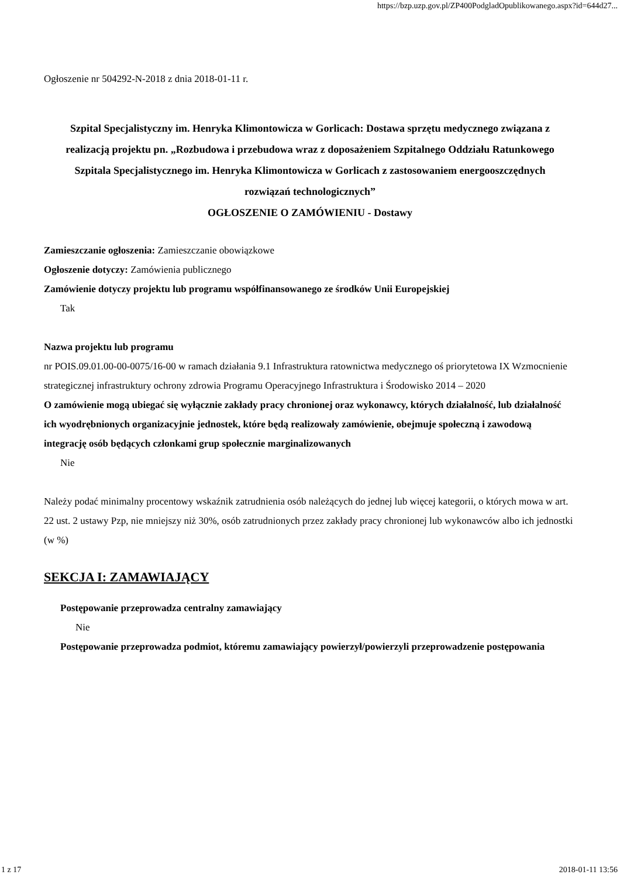https://bzp.uzp.gov.pl/ZP400PodgladOpublikowanego.aspx?id=644d27...
Ogłoszenie nr 504292-N-2018 z dnia 2018-01-11 r.
Szpital Specjalistyczny im. Henryka Klimontowicza w Gorlicach: Dostawa sprzętu medycznego związana z realizacją projektu pn. „Rozbudowa i przebudowa wraz z doposażeniem Szpitalnego Oddziału Ratunkowego Szpitala Specjalistycznego im. Henryka Klimontowicza w Gorlicach z zastosowaniem energooszczędnych rozwiązań technologicznych”
OGŁOSZENIE O ZAMÓWIENIU - Dostawy
Zamieszczanie ogłoszenia: Zamieszczanie obowiązkowe
Ogłoszenie dotyczy: Zamówienia publicznego
Zamówienie dotyczy projektu lub programu współfinansowanego ze środków Unii Europejskiej
Tak
Nazwa projektu lub programu
nr POIS.09.01.00-00-0075/16-00 w ramach działania 9.1 Infrastruktura ratownictwa medycznego oś priorytetowa IX Wzmocnienie strategicznej infrastruktury ochrony zdrowia Programu Operacyjnego Infrastruktura i Środowisko 2014 – 2020
O zamówienie mogą ubiegać się wyłącznie zakłady pracy chronionej oraz wykonawcy, których działalność, lub działalność ich wyodrębnionych organizacyjnie jednostek, które będą realizowały zamówienie, obejmuje społeczną i zawodową integrację osób będących członkami grup społecznie marginalizowanych
Nie
Należy podać minimalny procentowy wskaźnik zatrudnienia osób należących do jednej lub więcej kategorii, o których mowa w art. 22 ust. 2 ustawy Pzp, nie mniejszy niż 30%, osób zatrudnionych przez zakłady pracy chronionej lub wykonawców albo ich jednostki (w %)
SEKCJA I: ZAMAWIAJĄCY
Postępowanie przeprowadza centralny zamawiający
Nie
Postępowanie przeprowadza podmiot, któremu zamawiający powierzył/powierzyli przeprowadzenie postępowania
1 z 17 2018-01-11 13:56